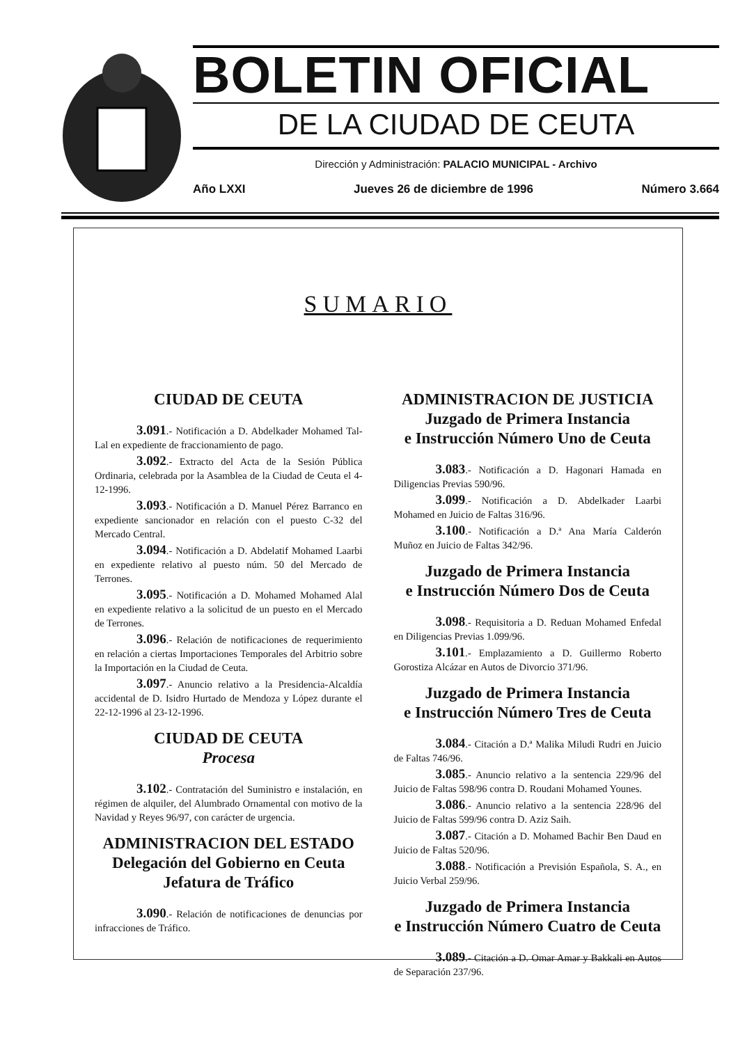BOLETIN OFICIAL
DE LA CIUDAD DE CEUTA
Dirección y Administración: PALACIO MUNICIPAL - Archivo
Año LXXI Jueves 26 de diciembre de 1996 Número 3.664
SUMARIO
CIUDAD DE CEUTA
3.091.- Notificación a D. Abdelkader Mohamed Tal-Lal en expediente de fraccionamiento de pago.
3.092.- Extracto del Acta de la Sesión Pública Ordinaria, celebrada por la Asamblea de la Ciudad de Ceuta el 4-12-1996.
3.093.- Notificación a D. Manuel Pérez Barranco en expediente sancionador en relación con el puesto C-32 del Mercado Central.
3.094.- Notificación a D. Abdelatif Mohamed Laarbi en expediente relativo al puesto núm. 50 del Mercado de Terrones.
3.095.- Notificación a D. Mohamed Mohamed Alal en expediente relativo a la solicitud de un puesto en el Mercado de Terrones.
3.096.- Relación de notificaciones de requerimiento en relación a ciertas Importaciones Temporales del Arbitrio sobre la Importación en la Ciudad de Ceuta.
3.097.- Anuncio relativo a la Presidencia-Alcaldía accidental de D. Isidro Hurtado de Mendoza y López durante el 22-12-1996 al 23-12-1996.
CIUDAD DE CEUTA
Procesa
3.102.- Contratación del Suministro e instalación, en régimen de alquiler, del Alumbrado Ornamental con motivo de la Navidad y Reyes 96/97, con carácter de urgencia.
ADMINISTRACION DEL ESTADO
Delegación del Gobierno en Ceuta
Jefatura de Tráfico
3.090.- Relación de notificaciones de denuncias por infracciones de Tráfico.
ADMINISTRACION DE JUSTICIA
Juzgado de Primera Instancia
e Instrucción Número Uno de Ceuta
3.083.- Notificación a D. Hagonari Hamada en Diligencias Previas 590/96.
3.099.- Notificación a D. Abdelkader Laarbi Mohamed en Juicio de Faltas 316/96.
3.100.- Notificación a D.ª Ana María Calderón Muñoz en Juicio de Faltas 342/96.
Juzgado de Primera Instancia
e Instrucción Número Dos de Ceuta
3.098.- Requisitoria a D. Reduan Mohamed Enfedal en Diligencias Previas 1.099/96.
3.101.- Emplazamiento a D. Guillermo Roberto Gorostiza Alcázar en Autos de Divorcio 371/96.
Juzgado de Primera Instancia
e Instrucción Número Tres de Ceuta
3.084.- Citación a D.ª Malika Miludi Rudri en Juicio de Faltas 746/96.
3.085.- Anuncio relativo a la sentencia 229/96 del Juicio de Faltas 598/96 contra D. Roudani Mohamed Younes.
3.086.- Anuncio relativo a la sentencia 228/96 del Juicio de Faltas 599/96 contra D. Aziz Saih.
3.087.- Citación a D. Mohamed Bachir Ben Daud en Juicio de Faltas 520/96.
3.088.- Notificación a Previsión Española, S. A., en Juicio Verbal 259/96.
Juzgado de Primera Instancia
e Instrucción Número Cuatro de Ceuta
3.089.- Citación a D. Omar Amar y Bakkali en Autos de Separación 237/96.